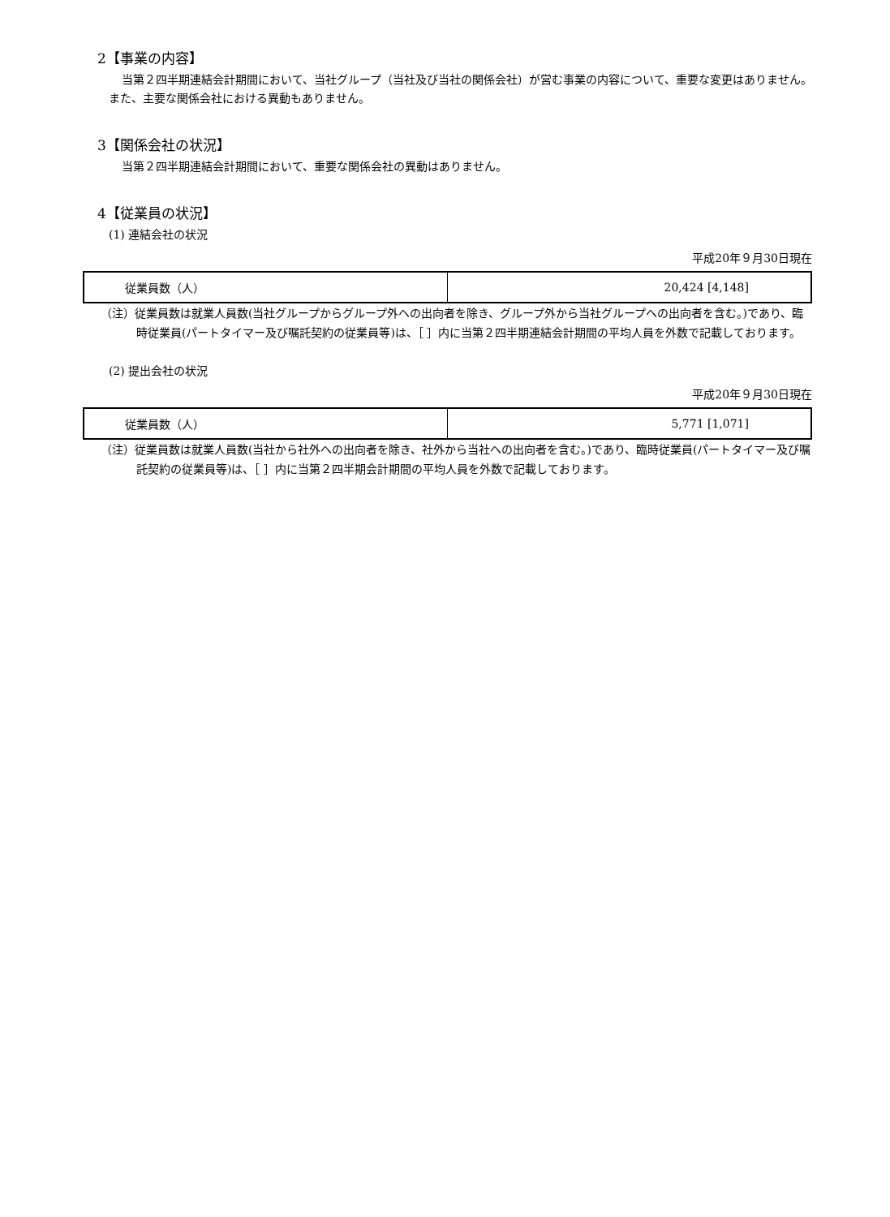2【事業の内容】
当第２四半期連結会計期間において、当社グループ（当社及び当社の関係会社）が営む事業の内容について、重要な変更はありません。また、主要な関係会社における異動もありません。
3【関係会社の状況】
当第２四半期連結会計期間において、重要な関係会社の異動はありません。
4【従業員の状況】
(1) 連結会社の状況
平成20年９月30日現在
| 従業員数（人） | 20,424 [4,148] |
（注）従業員数は就業人員数(当社グループからグループ外への出向者を除き、グループ外から当社グループへの出向者を含む。)であり、臨時従業員(パートタイマー及び嘱託契約の従業員等)は、［ ］内に当第２四半期連結会計期間の平均人員を外数で記載しております。
(2) 提出会社の状況
平成20年９月30日現在
| 従業員数（人） | 5,771 [1,071] |
（注）従業員数は就業人員数(当社から社外への出向者を除き、社外から当社への出向者を含む。)であり、臨時従業員(パートタイマー及び嘱託契約の従業員等)は、［ ］内に当第２四半期会計期間の平均人員を外数で記載しております。